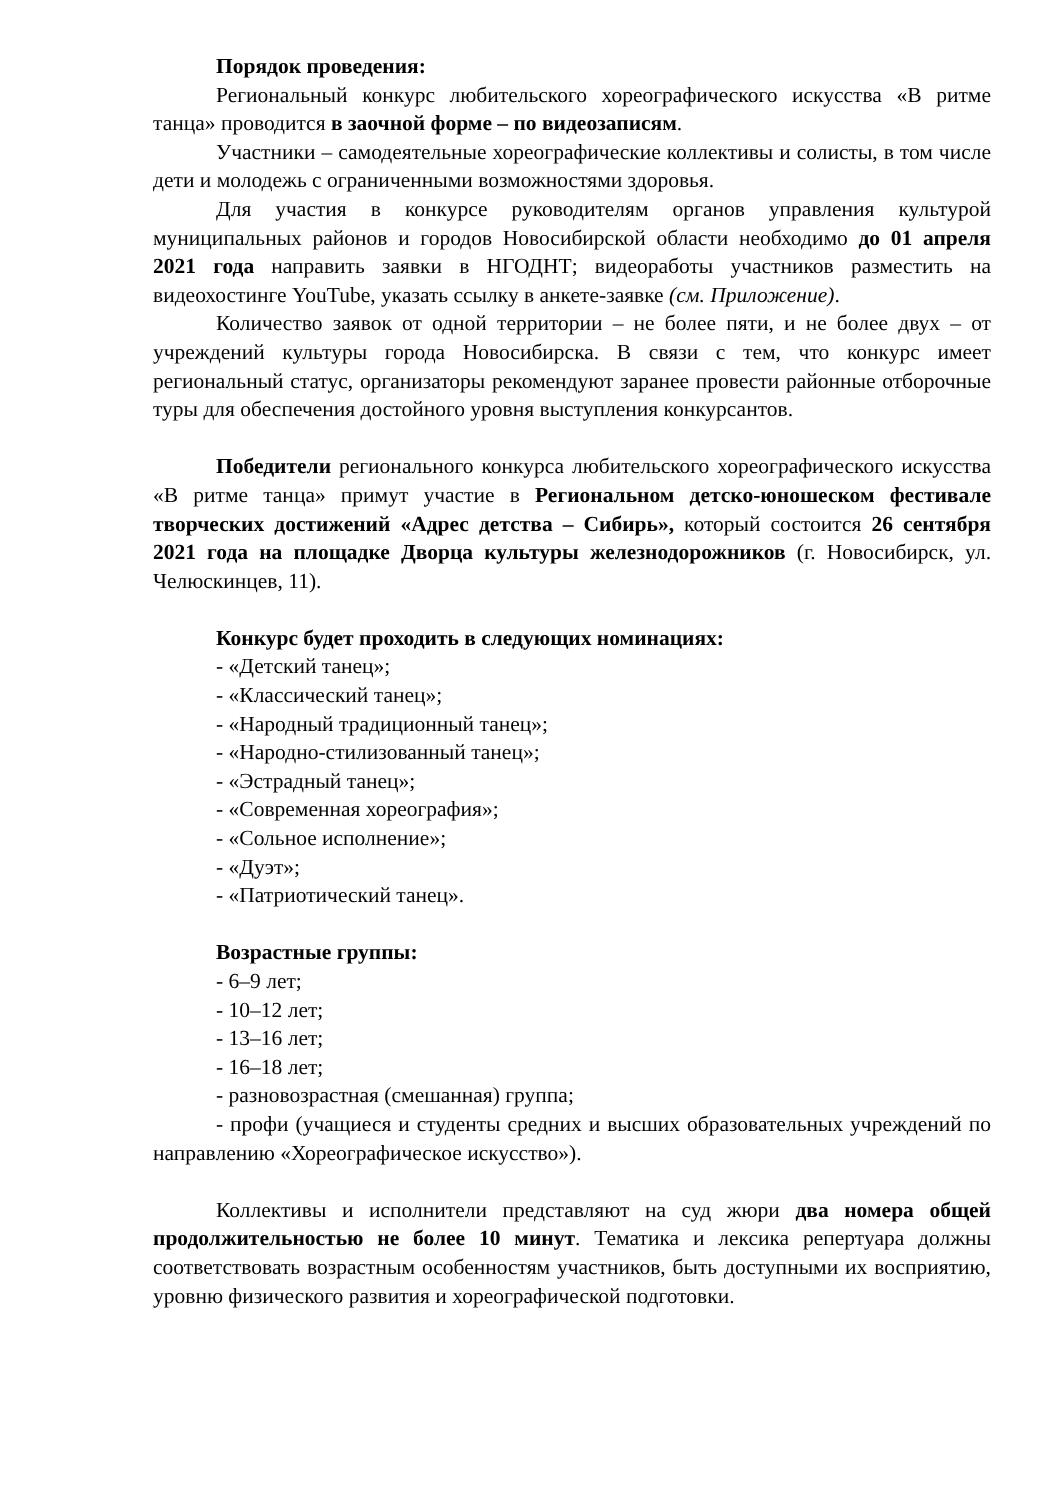Порядок проведения:
Региональный конкурс любительского хореографического искусства «В ритме танца» проводится в заочной форме – по видеозаписям.
Участники – самодеятельные хореографические коллективы и солисты, в том числе дети и молодежь с ограниченными возможностями здоровья.
Для участия в конкурсе руководителям органов управления культурой муниципальных районов и городов Новосибирской области необходимо до 01 апреля 2021 года направить заявки в НГОДНТ; видеоработы участников разместить на видеохостинге YouTube, указать ссылку в анкете-заявке (см. Приложение).
Количество заявок от одной территории – не более пяти, и не более двух – от учреждений культуры города Новосибирска. В связи с тем, что конкурс имеет региональный статус, организаторы рекомендуют заранее провести районные отборочные туры для обеспечения достойного уровня выступления конкурсантов.
Победители регионального конкурса любительского хореографического искусства «В ритме танца» примут участие в Региональном детско-юношеском фестивале творческих достижений «Адрес детства – Сибирь», который состоится 26 сентября 2021 года на площадке Дворца культуры железнодорожников (г. Новосибирск, ул. Челюскинцев, 11).
Конкурс будет проходить в следующих номинациях:
- «Детский танец»;
- «Классический танец»;
- «Народный традиционный танец»;
- «Народно-стилизованный танец»;
- «Эстрадный танец»;
- «Современная хореография»;
- «Сольное исполнение»;
- «Дуэт»;
- «Патриотический танец».
Возрастные группы:
- 6–9 лет;
- 10–12 лет;
- 13–16 лет;
- 16–18 лет;
- разновозрастная (смешанная) группа;
- профи (учащиеся и студенты средних и высших образовательных учреждений по направлению «Хореографическое искусство»).
Коллективы и исполнители представляют на суд жюри два номера общей продолжительностью не более 10 минут. Тематика и лексика репертуара должны соответствовать возрастным особенностям участников, быть доступными их восприятию, уровню физического развития и хореографической подготовки.